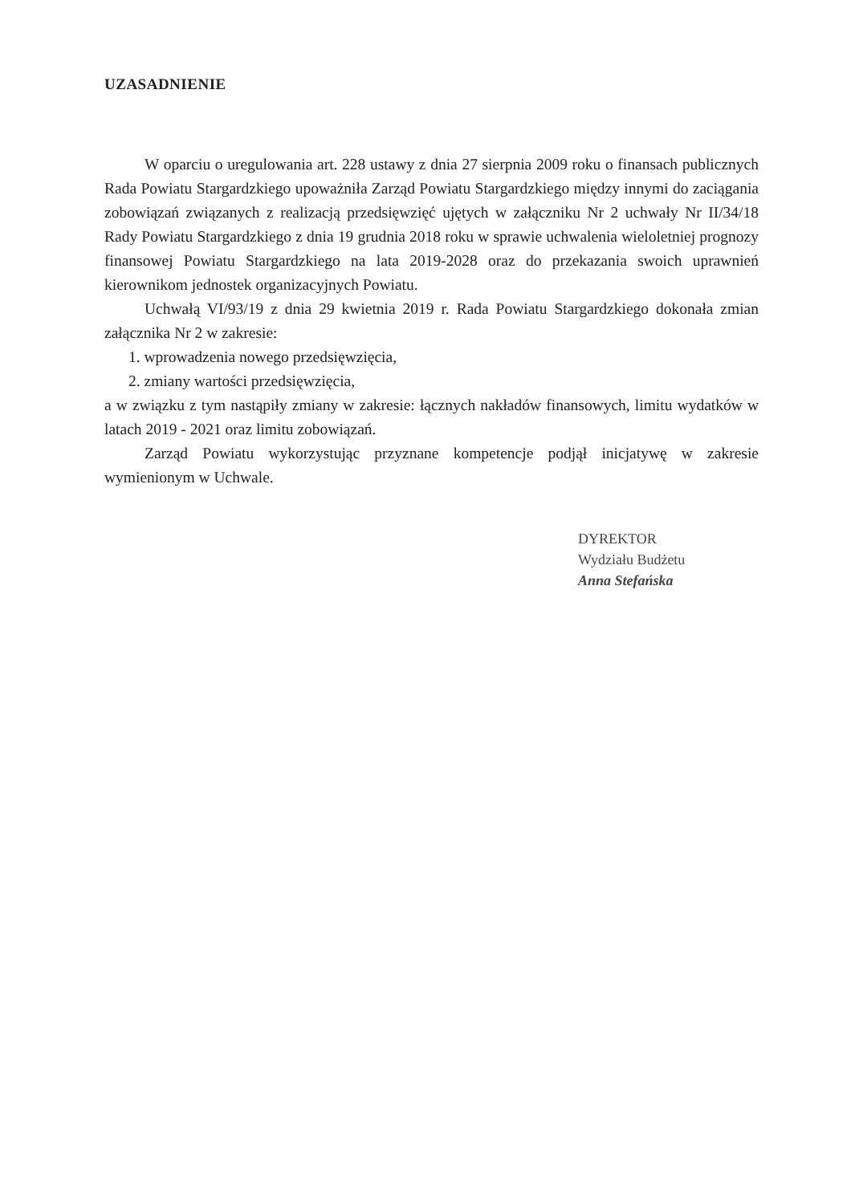UZASADNIENIE
W oparciu o uregulowania art. 228 ustawy z dnia 27 sierpnia 2009 roku o finansach publicznych Rada Powiatu Stargardzkiego upoważniła Zarząd Powiatu Stargardzkiego między innymi do zaciągania zobowiązań związanych z realizacją przedsięwzięć ujętych w załączniku Nr 2 uchwały Nr II/34/18 Rady Powiatu Stargardzkiego z dnia 19 grudnia 2018 roku w sprawie uchwalenia wieloletniej prognozy finansowej Powiatu Stargardzkiego na lata 2019-2028 oraz do przekazania swoich uprawnień kierownikom jednostek organizacyjnych Powiatu.
Uchwałą VI/93/19 z dnia 29 kwietnia 2019 r. Rada Powiatu Stargardzkiego dokonała zmian załącznika Nr 2 w zakresie:
1. wprowadzenia nowego przedsięwzięcia,
2. zmiany wartości przedsięwzięcia,
a w związku z tym nastąpiły zmiany w zakresie: łącznych nakładów finansowych, limitu wydatków w latach 2019 - 2021 oraz limitu zobowiązań.
Zarząd Powiatu wykorzystując przyznane kompetencje podjął inicjatywę w zakresie wymienionym w Uchwale.
DYREKTOR
Wydziału Budżetu
Anna Stefańska